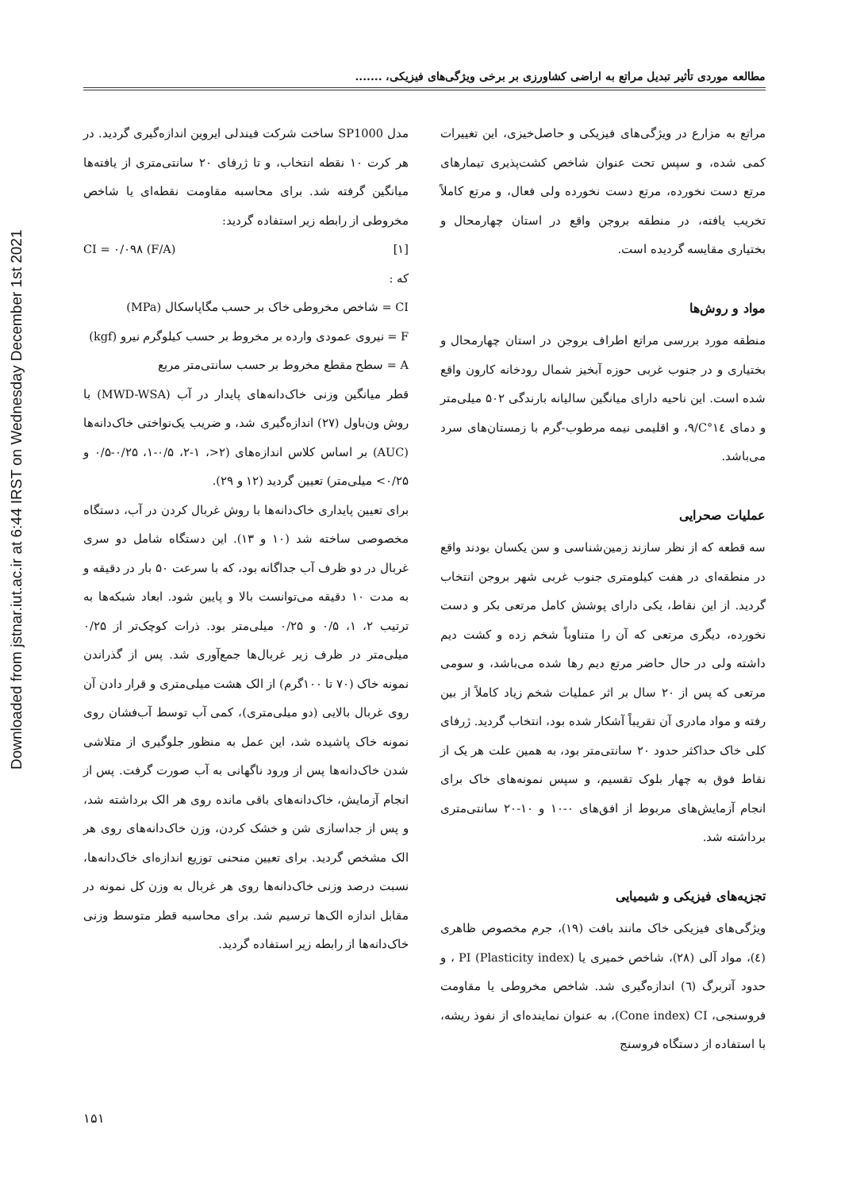Downloaded from jstnar.iut.ac.ir at 6:44 IRST on Wednesday December 1st 2021
مطالعه موردی تأثیر تبدیل مراتع به اراضی کشاورزی بر برخی ویژگی‌های فیزیکی، .......
مراتع به مزارع در ویژگی‌های فیزیکی و حاصل‌خیزی، این تغییرات کمی شده، و سپس تحت عنوان شاخص کشت‌پذیری تیمارهای مرتع دست نخورده، مرتع دست نخورده ولی فعال، و مرتع کاملاً تخریب یافته، در منطقه بروجن واقع در استان چهارمحال و بختیاری مقایسه گردیده است.
مواد و روش‌ها
منطقه مورد بررسی مراتع اطراف بروجن در استان چهارمحال و بختیاری و در جنوب غربی حوزه آبخیز شمال رودخانه کارون واقع شده است. این ناحیه دارای میانگین سالیانه بارندگی ۵۰۲ میلی‌متر و دمای C°۱٤/۹، و اقلیمی نیمه مرطوب-گرم با زمستان‌های سرد می‌باشد.
عملیات صحرایی
سه قطعه که از نظر سازند زمین‌شناسی و سن یکسان بودند واقع در منطقه‌ای در هفت کیلومتری جنوب غربی شهر بروجن انتخاب گردید. از این نقاط، یکی دارای پوشش کامل مرتعی بکر و دست نخورده، دیگری مرتعی که آن را متناوباً شخم زده و کشت دیم داشته ولی در حال حاضر مرتع دیم رها شده می‌باشد، و سومی مرتعی که پس از ۲۰ سال بر اثر عملیات شخم زیاد کاملاً از بین رفته و مواد مادری آن تقریباً آشکار شده بود، انتخاب گردید. ژرفای کلی خاک حداکثر حدود ۲۰ سانتی‌متر بود، به همین علت هر یک از نقاط فوق به چهار بلوک تقسیم، و سپس نمونه‌های خاک برای انجام آزمایش‌های مربوط از افق‌های ۰-۱۰ و ۱۰-۲۰ سانتی‌متری برداشته شد.
تجزیه‌های فیزیکی و شیمیایی
ویژگی‌های فیزیکی خاک مانند بافت (۱۹)، جرم مخصوص ظاهری (٤)، مواد آلی (۲۸)، شاخص خمیری یا PI (Plasticity index) ، و حدود آتربرگ (٦) اندازه‌گیری شد. شاخص مخروطی یا مقاومت فروسنجی، Cone index) CI)، به عنوان نماینده‌ای از نفوذ ریشه، با استفاده از دستگاه فروسنج
مدل SP1000 ساخت شرکت فیندلی ایروین اندازه‌گیری گردید. در هر کرت ۱۰ نقطه انتخاب، و تا ژرفای ۲۰ سانتی‌متری از یافته‌ها میانگین گرفته شد. برای محاسبه مقاومت نقطه‌ای یا شاخص مخروطی از رابطه زیر استفاده گردید:
CI = ۰/۰۹۸ (F/A) [۱]
که :
CI = شاخص مخروطی خاک بر حسب مگاپاسکال (MPa)
F = نیروی عمودی وارده بر مخروط بر حسب کیلوگرم نیرو (kgf)
A = سطح مقطع مخروط بر حسب سانتی‌متر مربع
قطر میانگین وزنی خاک‌دانه‌های پایدار در آب (MWD-WSA) با روش ون‌باول (۲۷) اندازه‌گیری شد، و ضریب یک‌نواختی خاک‌دانه‌ها (AUC) بر اساس کلاس اندازه‌های (۲<، ۱-۲، ۰/۵-۱، ۰/۲۵-۰/۵ و ۰/۲۵> میلی‌متر) تعیین گردید (۱۲ و ۲۹).
برای تعیین پایداری خاک‌دانه‌ها با روش غربال کردن در آب، دستگاه مخصوصی ساخته شد (۱۰ و ۱۳). این دستگاه شامل دو سری غربال در دو ظرف آب جداگانه بود، که با سرعت ۵۰ بار در دقیقه و به مدت ۱۰ دقیقه می‌توانست بالا و پایین شود. ابعاد شبکه‌ها به ترتیب ۲، ۱، ۰/۵ و ۰/۲۵ میلی‌متر بود. ذرات کوچک‌تر از ۰/۲۵ میلی‌متر در ظرف زیر غربال‌ها جمع‌آوری شد. پس از گذراندن نمونه خاک (۷۰ تا ۱۰۰گرم) از الک هشت میلی‌متری و قرار دادن آن روی غربال بالایی (دو میلی‌متری)، کمی آب توسط آب‌فشان روی نمونه خاک پاشیده شد، این عمل به منظور جلوگیری از متلاشی شدن خاک‌دانه‌ها پس از ورود ناگهانی به آب صورت گرفت. پس از انجام آزمایش، خاک‌دانه‌های باقی مانده روی هر الک برداشته شد، و پس از جداسازی شن و خشک کردن، وزن خاک‌دانه‌های روی هر الک مشخص گردید. برای تعیین منحنی توزیع اندازه‌ای خاک‌دانه‌ها، نسبت درصد وزنی خاک‌دانه‌ها روی هر غربال به وزن کل نمونه در مقابل اندازه الک‌ها ترسیم شد. برای محاسبه قطر متوسط وزنی خاک‌دانه‌ها از رابطه زیر استفاده گردید.
۱۵۱